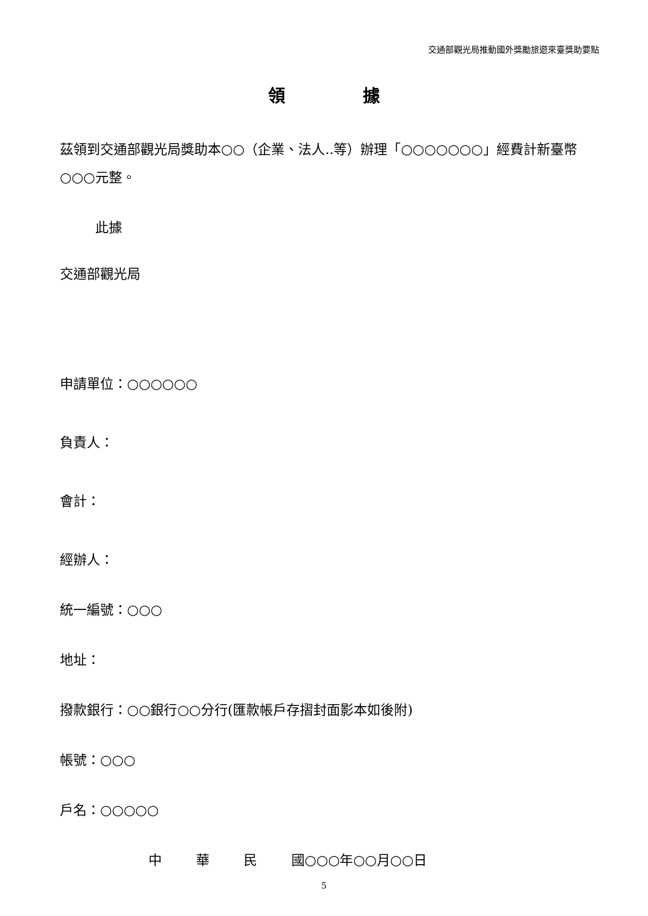交通部觀光局推動國外獎勵旅遊來臺獎助要點
領 據
茲領到交通部觀光局獎助本○○（企業、法人..等）辦理「○○○○○○○」經費計新臺幣○○○元整。
此據
交通部觀光局
申請單位：○○○○○○
負責人：
會計：
經辦人：
統一編號：○○○
地址：
撥款銀行：○○銀行○○分行(匯款帳戶存摺封面影本如後附)
帳號：○○○
戶名：○○○○○
中 華 民 國○○○年○○月○○日
5